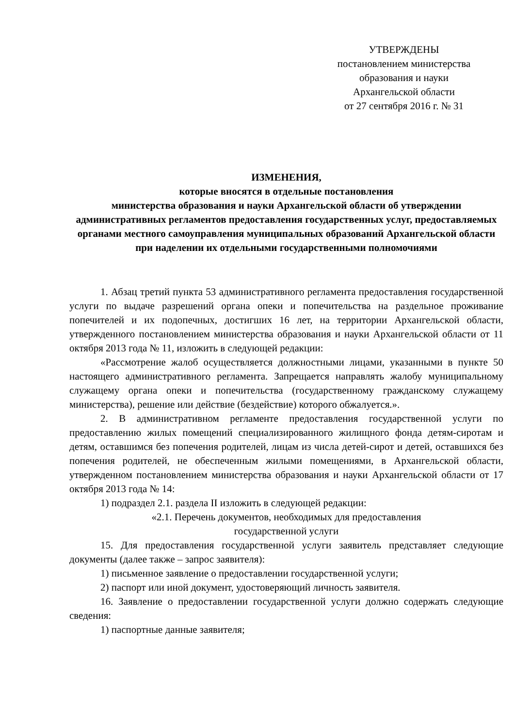УТВЕРЖДЕНЫ
постановлением министерства
образования и науки
Архангельской области
от 27 сентября 2016 г. № 31
ИЗМЕНЕНИЯ,
которые вносятся в отдельные постановления
министерства образования и науки Архангельской области об утверждении административных регламентов предоставления государственных услуг, предоставляемых органами местного самоуправления муниципальных образований Архангельской области при наделении их отдельными государственными полномочиями
1. Абзац третий пункта 53 административного регламента предоставления государственной услуги по выдаче разрешений органа опеки и попечительства на раздельное проживание попечителей и их подопечных, достигших 16 лет, на территории Архангельской области, утвержденного постановлением министерства образования и науки Архангельской области от 11 октября 2013 года № 11, изложить в следующей редакции:
«Рассмотрение жалоб осуществляется должностными лицами, указанными в пункте 50 настоящего административного регламента. Запрещается направлять жалобу муниципальному служащему органа опеки и попечительства (государственному гражданскому служащему министерства), решение или действие (бездействие) которого обжалуется.».
2. В административном регламенте предоставления государственной услуги по предоставлению жилых помещений специализированного жилищного фонда детям-сиротам и детям, оставшимся без попечения родителей, лицам из числа детей-сирот и детей, оставшихся без попечения родителей, не обеспеченным жилыми помещениями, в Архангельской области, утвержденном постановлением министерства образования и науки Архангельской области от 17 октября 2013 года № 14:
1) подраздел 2.1. раздела II изложить в следующей редакции:
«2.1. Перечень документов, необходимых для предоставления
государственной услуги
15. Для предоставления государственной услуги заявитель представляет следующие документы (далее также – запрос заявителя):
1) письменное заявление о предоставлении государственной услуги;
2) паспорт или иной документ, удостоверяющий личность заявителя.
16. Заявление о предоставлении государственной услуги должно содержать следующие сведения:
1) паспортные данные заявителя;